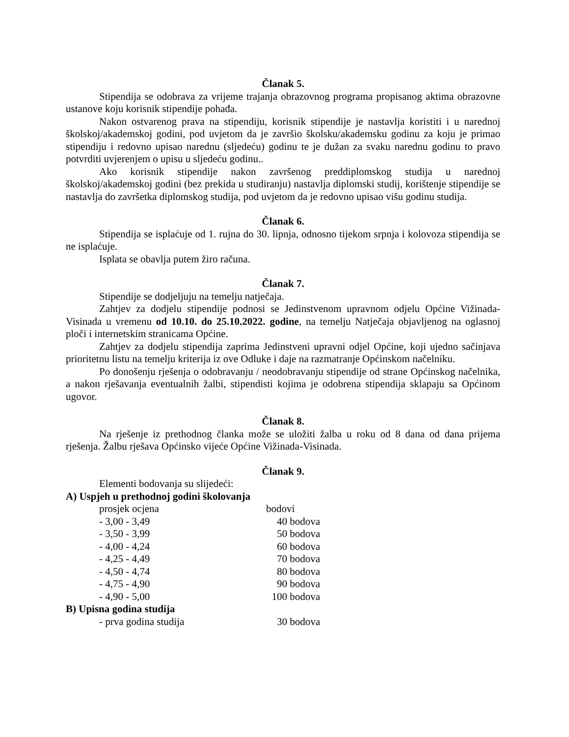Članak 5.
Stipendija se odobrava za vrijeme trajanja obrazovnog programa propisanog aktima obrazovne ustanove koju korisnik stipendije pohađa.
Nakon ostvarenog prava na stipendiju, korisnik stipendije je nastavlja koristiti i u narednoj školskoj/akademskoj godini, pod uvjetom da je završio školsku/akademsku godinu za koju je primao stipendiju i redovno upisao narednu (sljedeću) godinu te je dužan za svaku narednu godinu to pravo potvrditi uvjerenjem o upisu u sljedeću godinu..
Ako korisnik stipendije nakon završenog preddiplomskog studija u narednoj školskoj/akademskoj godini (bez prekida u studiranju) nastavlja diplomski studij, korištenje stipendije se nastavlja do završetka diplomskog studija, pod uvjetom da je redovno upisao višu godinu studija.
Članak 6.
Stipendija se isplaćuje od 1. rujna do 30. lipnja, odnosno tijekom srpnja i kolovoza stipendija se ne isplaćuje.
Isplata se obavlja putem žiro računa.
Članak 7.
Stipendije se dodjeljuju na temelju natječaja.
Zahtjev za dodjelu stipendije podnosi se Jedinstvenom upravnom odjelu Općine Vižinada-Visinada u vremenu od 10.10. do 25.10.2022. godine, na temelju Natječaja objavljenog na oglasnoj ploči i internetskim stranicama Općine.
Zahtjev za dodjelu stipendija zaprima Jedinstveni upravni odjel Općine, koji ujedno sačinjava prioritetnu listu na temelju kriterija iz ove Odluke i daje na razmatranje Općinskom načelniku.
Po donošenju rješenja o odobravanju / neodobravanju stipendije od strane Općinskog načelnika, a nakon rješavanja eventualnih žalbi, stipendisti kojima je odobrena stipendija sklapaju sa Općinom ugovor.
Članak 8.
Na rješenje iz prethodnog članka može se uložiti žalba u roku od 8 dana od dana prijema rješenja. Žalbu rješava Općinsko vijeće Općine Vižinada-Visinada.
Članak 9.
Elementi bodovanja su slijedeći:
A) Uspjeh u prethodnoj godini školovanja
| prosjek ocjena | bodovi |
| - 3,00 - 3,49 | 40 bodova |
| - 3,50 - 3,99 | 50 bodova |
| - 4,00 - 4,24 | 60 bodova |
| - 4,25 - 4,49 | 70 bodova |
| - 4,50 - 4,74 | 80 bodova |
| - 4,75 - 4,90 | 90 bodova |
| - 4,90 - 5,00 | 100 bodova |
B) Upisna godina studija
| - prva godina studija | 30 bodova |